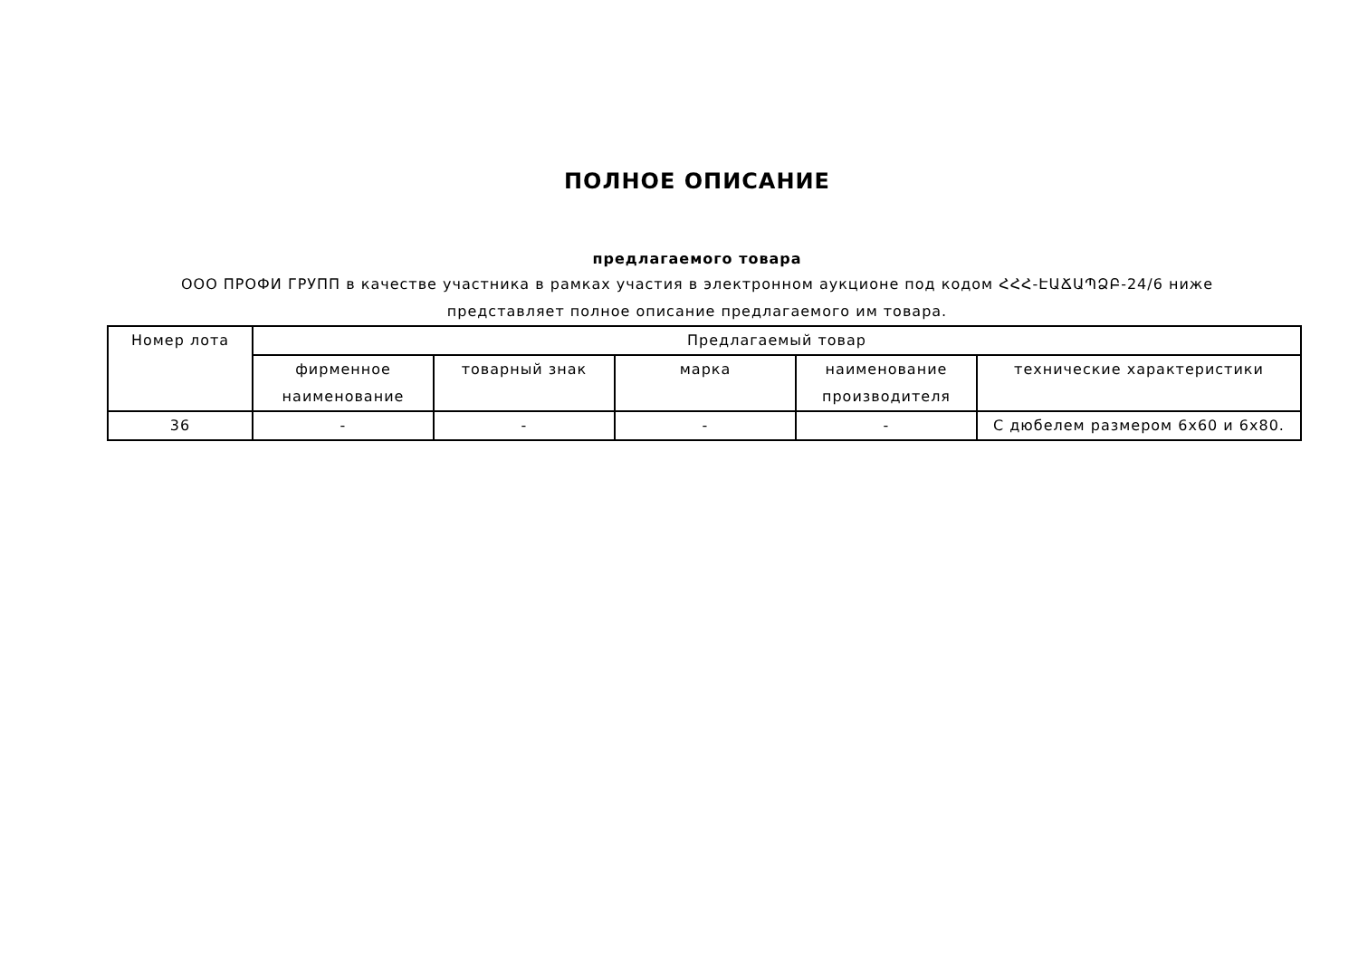ПОЛНОЕ ОПИСАНИЕ
предлагаемого товара
ООО ПРОФИ ГРУПП в качестве участника в рамках участия в электронном аукционе под кодом ՀՀՀ-ԷԱՃԱՊՁԲ-24/6 ниже представляет полное описание предлагаемого им товара.
| Номер лота | Предлагаемый товар | | | | |
| --- | --- | --- | --- | --- | --- |
| | фирменное наименование | товарный знак | марка | наименование производителя | технические характеристики |
| 36 | - | - | - | - | С дюбелем размером 6х60 и 6х80. |